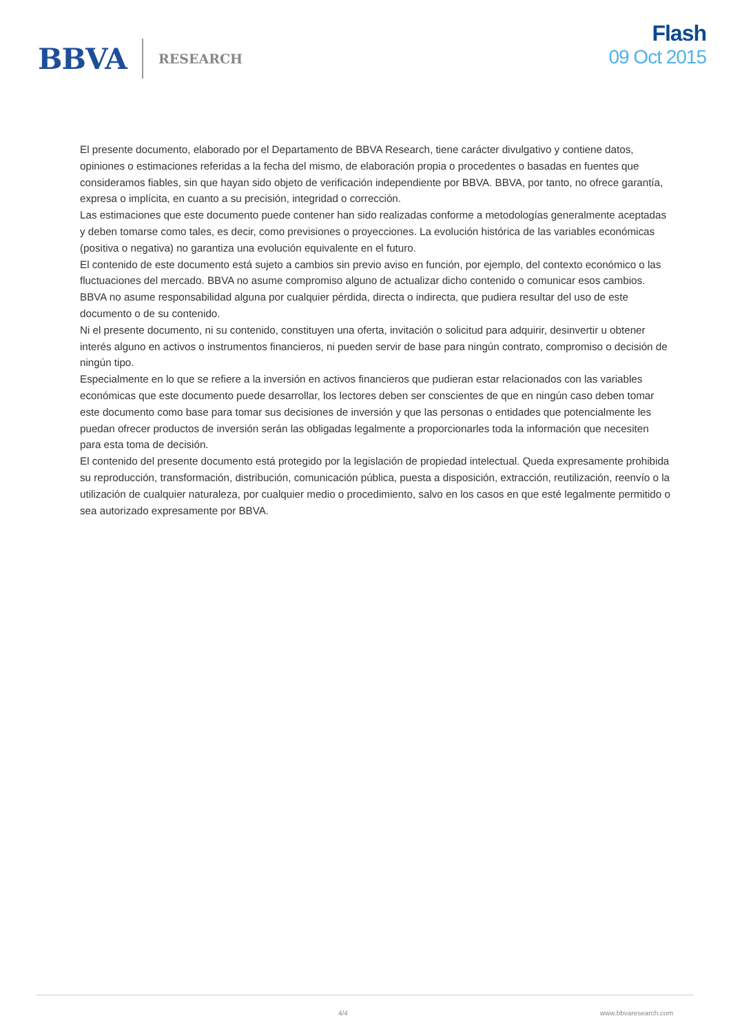BBVA RESEARCH
Flash
09 Oct 2015
El presente documento, elaborado por el Departamento de BBVA Research, tiene carácter divulgativo y contiene datos, opiniones o estimaciones referidas a la fecha del mismo, de elaboración propia o procedentes o basadas en fuentes que consideramos fiables, sin que hayan sido objeto de verificación independiente por BBVA. BBVA, por tanto, no ofrece garantía, expresa o implícita, en cuanto a su precisión, integridad o corrección.
Las estimaciones que este documento puede contener han sido realizadas conforme a metodologías generalmente aceptadas y deben tomarse como tales, es decir, como previsiones o proyecciones. La evolución histórica de las variables económicas (positiva o negativa) no garantiza una evolución equivalente en el futuro.
El contenido de este documento está sujeto a cambios sin previo aviso en función, por ejemplo, del contexto económico o las fluctuaciones del mercado. BBVA no asume compromiso alguno de actualizar dicho contenido o comunicar esos cambios.
BBVA no asume responsabilidad alguna por cualquier pérdida, directa o indirecta, que pudiera resultar del uso de este documento o de su contenido.
Ni el presente documento, ni su contenido, constituyen una oferta, invitación o solicitud para adquirir, desinvertir u obtener interés alguno en activos o instrumentos financieros, ni pueden servir de base para ningún contrato, compromiso o decisión de ningún tipo.
Especialmente en lo que se refiere a la inversión en activos financieros que pudieran estar relacionados con las variables económicas que este documento puede desarrollar, los lectores deben ser conscientes de que en ningún caso deben tomar este documento como base para tomar sus decisiones de inversión y que las personas o entidades que potencialmente les puedan ofrecer productos de inversión serán las obligadas legalmente a proporcionarles toda la información que necesiten para esta toma de decisión.
El contenido del presente documento está protegido por la legislación de propiedad intelectual. Queda expresamente prohibida su reproducción, transformación, distribución, comunicación pública, puesta a disposición, extracción, reutilización, reenvío o la utilización de cualquier naturaleza, por cualquier medio o procedimiento, salvo en los casos en que esté legalmente permitido o sea autorizado expresamente por BBVA.
4/4 www.bbvaresearch.com